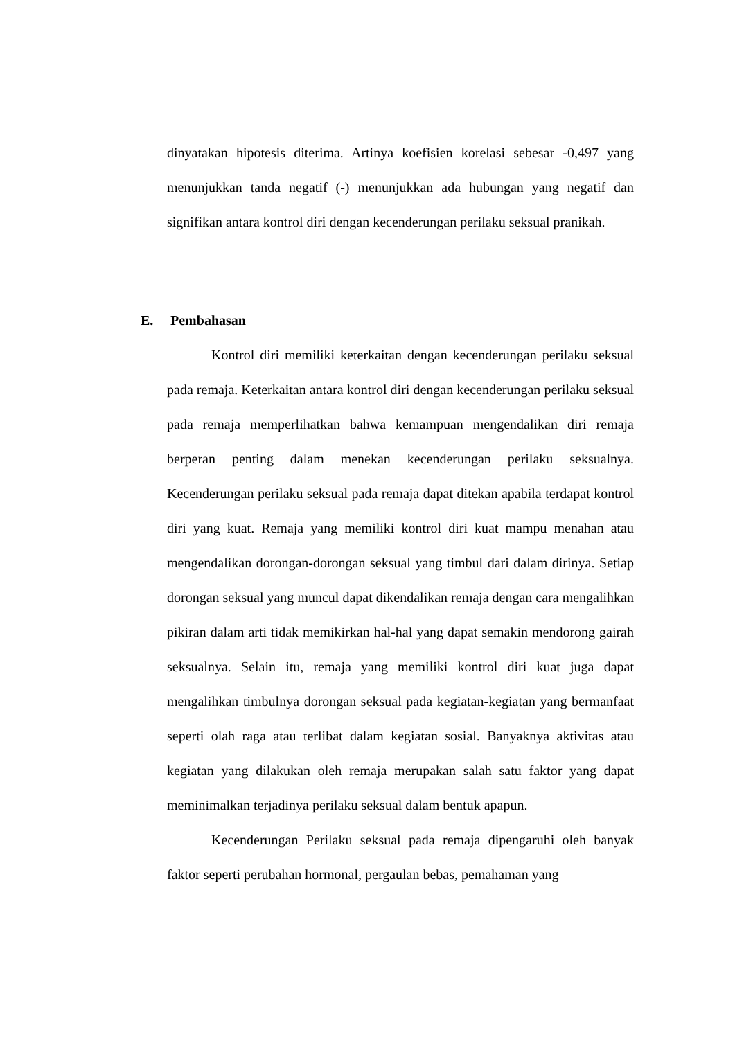dinyatakan hipotesis diterima. Artinya koefisien korelasi sebesar -0,497 yang menunjukkan tanda negatif (-) menunjukkan ada hubungan yang negatif dan signifikan antara kontrol diri dengan kecenderungan perilaku seksual pranikah.
E. Pembahasan
Kontrol diri memiliki keterkaitan dengan kecenderungan perilaku seksual pada remaja. Keterkaitan antara kontrol diri dengan kecenderungan perilaku seksual pada remaja memperlihatkan bahwa kemampuan mengendalikan diri remaja berperan penting dalam menekan kecenderungan perilaku seksualnya. Kecenderungan perilaku seksual pada remaja dapat ditekan apabila terdapat kontrol diri yang kuat. Remaja yang memiliki kontrol diri kuat mampu menahan atau mengendalikan dorongan-dorongan seksual yang timbul dari dalam dirinya. Setiap dorongan seksual yang muncul dapat dikendalikan remaja dengan cara mengalihkan pikiran dalam arti tidak memikirkan hal-hal yang dapat semakin mendorong gairah seksualnya. Selain itu, remaja yang memiliki kontrol diri kuat juga dapat mengalihkan timbulnya dorongan seksual pada kegiatan-kegiatan yang bermanfaat seperti olah raga atau terlibat dalam kegiatan sosial. Banyaknya aktivitas atau kegiatan yang dilakukan oleh remaja merupakan salah satu faktor yang dapat meminimalkan terjadinya perilaku seksual dalam bentuk apapun.
Kecenderungan Perilaku seksual pada remaja dipengaruhi oleh banyak faktor seperti perubahan hormonal, pergaulan bebas, pemahaman yang